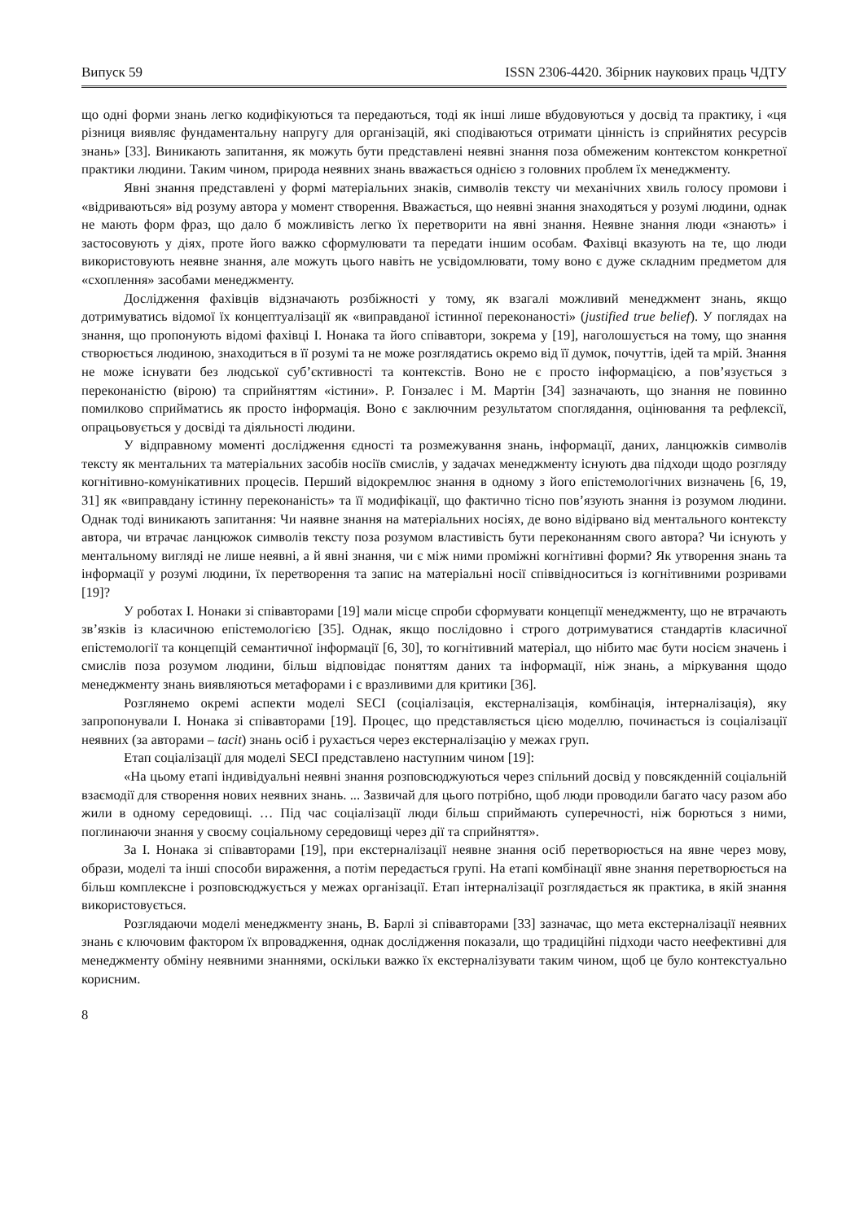Випуск 59 ISSN 2306-4420. Збірник наукових праць ЧДТУ
що одні форми знань легко кодифікуються та передаються, тоді як інші лише вбудовуються у досвід та практику, і «ця різниця виявляє фундаментальну напругу для організацій, які сподіваються отримати цінність із сприйнятих ресурсів знань» [33]. Виникають запитання, як можуть бути представлені неявні знання поза обмеженим контекстом конкретної практики людини. Таким чином, природа неявних знань вважається однією з головних проблем їх менеджменту.
Явні знання представлені у формі матеріальних знаків, символів тексту чи механічних хвиль голосу промови і «відриваються» від розуму автора у момент створення. Вважається, що неявні знання знаходяться у розумі людини, однак не мають форм фраз, що дало б можливість легко їх перетворити на явні знання. Неявне знання люди «знають» і застосовують у діях, проте його важко сформулювати та передати іншим особам. Фахівці вказують на те, що люди використовують неявне знання, але можуть цього навіть не усвідомлювати, тому воно є дуже складним предметом для «схоплення» засобами менеджменту.
Дослідження фахівців відзначають розбіжності у тому, як взагалі можливий менеджмент знань, якщо дотримуватись відомої їх концептуалізації як «виправданої істинної переконаності» (justified true belief). У поглядах на знання, що пропонують відомі фахівці І. Нонака та його співавтори, зокрема у [19], наголошується на тому, що знання створюється людиною, знаходиться в її розумі та не може розглядатись окремо від її думок, почуттів, ідей та мрій. Знання не може існувати без людської суб’єктивності та контекстів. Воно не є просто інформацією, а пов’язується з переконаністю (вірою) та сприйняттям «істини». Р. Гонзалес і М. Мартін [34] зазначають, що знання не повинно помилково сприйматись як просто інформація. Воно є заключним результатом споглядання, оцінювання та рефлексії, опрацьовується у досвіді та діяльності людини.
У відправному моменті дослідження єдності та розмежування знань, інформації, даних, ланцюжків символів тексту як ментальних та матеріальних засобів носіїв смислів, у задачах менеджменту існують два підходи щодо розгляду когнітивно-комунікативних процесів. Перший відокремлює знання в одному з його епістемологічних визначень [6, 19, 31] як «виправдану істинну переконаність» та її модифікації, що фактично тісно пов’язують знання із розумом людини. Однак тоді виникають запитання: Чи наявне знання на матеріальних носіях, де воно відірвано від ментального контексту автора, чи втрачає ланцюжок символів тексту поза розумом властивість бути переконанням свого автора? Чи існують у ментальному вигляді не лише неявні, а й явні знання, чи є між ними проміжні когнітивні форми? Як утворення знань та інформації у розумі людини, їх перетворення та запис на матеріальні носії співвідноситься із когнітивними розривами [19]?
У роботах І. Нонаки зі співавторами [19] мали місце спроби сформувати концепції менеджменту, що не втрачають зв’язків із класичною епістемологією [35]. Однак, якщо послідовно і строго дотримуватися стандартів класичної епістемології та концепцій семантичної інформації [6, 30], то когнітивний матеріал, що нібито має бути носієм значень і смислів поза розумом людини, більш відповідає поняттям даних та інформації, ніж знань, а міркування щодо менеджменту знань виявляються метафорами і є вразливими для критики [36].
Розглянемо окремі аспекти моделі SECI (соціалізація, екстерналізація, комбінація, інтерналізація), яку запропонували І. Нонака зі співавторами [19]. Процес, що представляється цією моделлю, починається із соціалізації неявних (за авторами – tacit) знань осіб і рухається через екстерналізацію у межах груп.
Етап соціалізації для моделі SECI представлено наступним чином [19]:
«На цьому етапі індивідуальні неявні знання розповсюджуються через спільний досвід у повсякденній соціальній взаємодії для створення нових неявних знань. ... Зазвичай для цього потрібно, щоб люди проводили багато часу разом або жили в одному середовищі. … Під час соціалізації люди більш сприймають суперечності, ніж борються з ними, поглинаючи знання у своєму соціальному середовищі через дії та сприйняття».
За І. Нонака зі співавторами [19], при екстерналізації неявне знання осіб перетворюється на явне через мову, образи, моделі та інші способи вираження, а потім передається групі. На етапі комбінації явне знання перетворюється на більш комплексне і розповсюджується у межах організації. Етап інтерналізації розглядається як практика, в якій знання використовується.
Розглядаючи моделі менеджменту знань, В. Барлі зі співавторами [33] зазначає, що мета екстерналізації неявних знань є ключовим фактором їх впровадження, однак дослідження показали, що традиційні підходи часто неефективні для менеджменту обміну неявними знаннями, оскільки важко їх екстерналізувати таким чином, щоб це було контекстуально корисним.
8